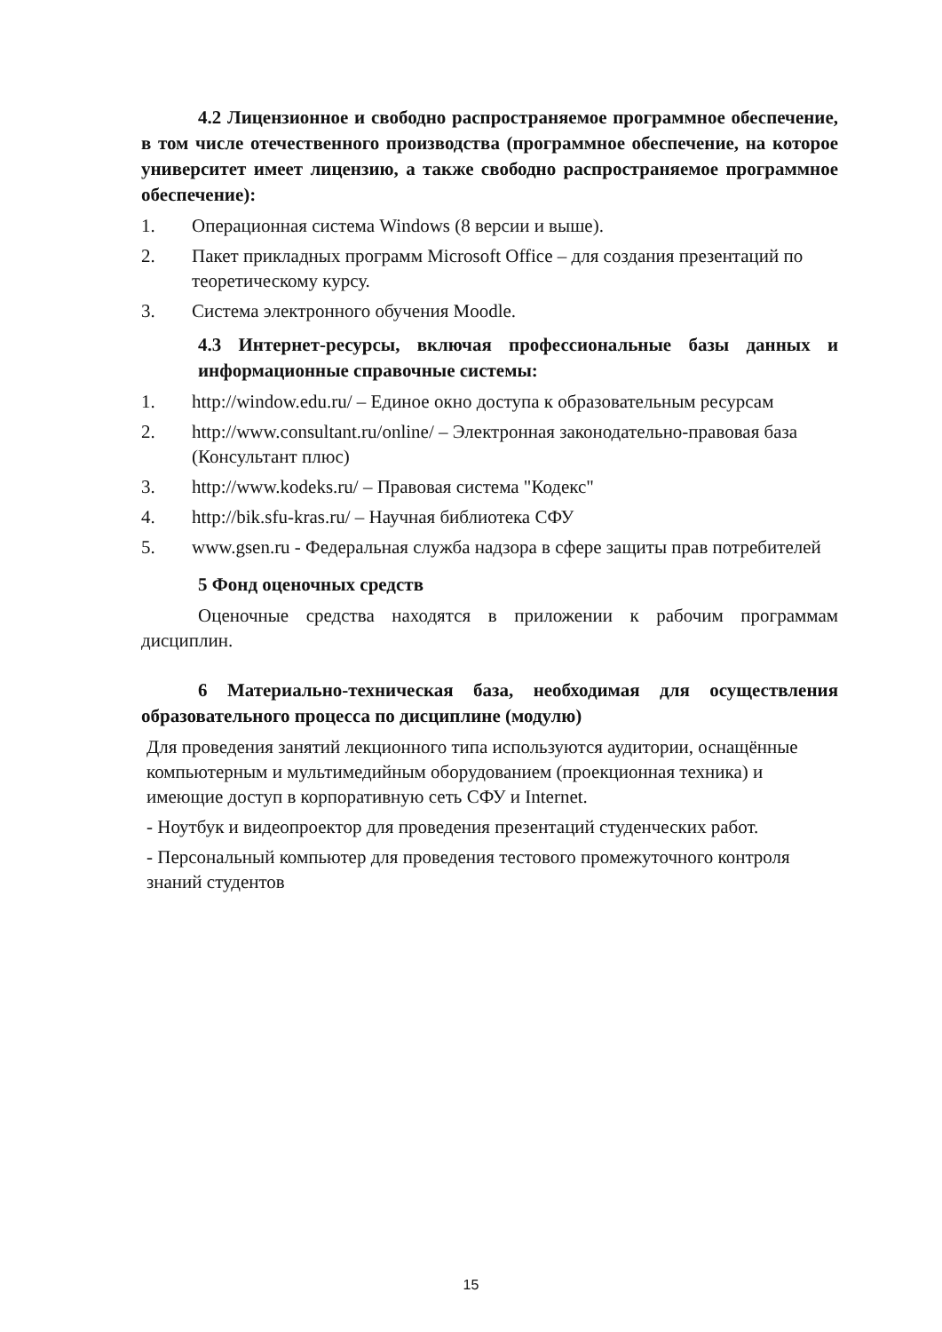4.2 Лицензионное и свободно распространяемое программное обеспечение, в том числе отечественного производства (программное обеспечение, на которое университет имеет лицензию, а также свободно распространяемое программное обеспечение):
1. Операционная система Windows (8 версии и выше).
2. Пакет прикладных программ Microsoft Office – для создания презентаций по теоретическому курсу.
3. Система электронного обучения Moodle.
4.3 Интернет-ресурсы, включая профессиональные базы данных и информационные справочные системы:
1. http://window.edu.ru/ – Единое окно доступа к образовательным ресурсам
2. http://www.consultant.ru/online/ – Электронная законодательно-правовая база (Консультант плюс)
3. http://www.kodeks.ru/ – Правовая система "Кодекс"
4. http://bik.sfu-kras.ru/ – Научная библиотека СФУ
5. www.gsen.ru - Федеральная служба надзора в сфере защиты прав потребителей
5 Фонд оценочных средств
Оценочные средства находятся в приложении к рабочим программам дисциплин.
6 Материально-техническая база, необходимая для осуществления образовательного процесса по дисциплине (модулю)
Для проведения занятий лекционного типа используются аудитории, оснащённые компьютерным и мультимедийным оборудованием (проекционная техника) и имеющие доступ в корпоративную сеть СФУ и Internet.
- Ноутбук и видеопроектор для проведения презентаций студенческих работ.
- Персональный компьютер для проведения тестового промежуточного контроля знаний студентов
15